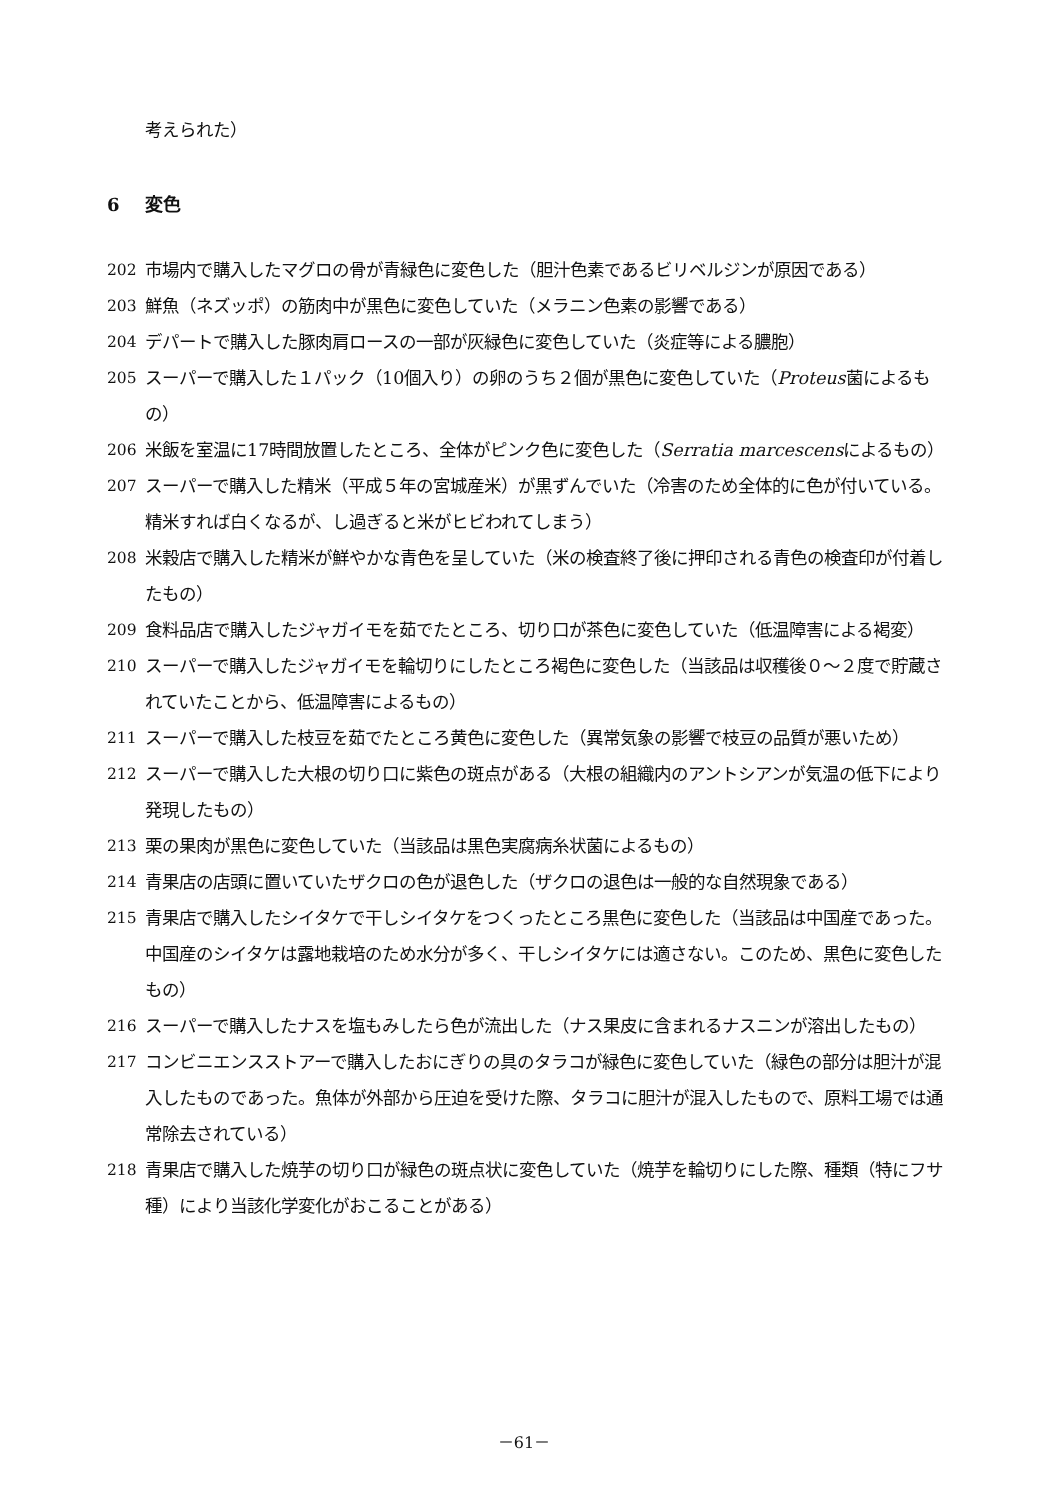考えられた）
6 変色
202 市場内で購入したマグロの骨が青緑色に変色した（胆汁色素であるビリベルジンが原因である）
203 鮮魚（ネズッポ）の筋肉中が黒色に変色していた（メラニン色素の影響である）
204 デパートで購入した豚肉肩ロースの一部が灰緑色に変色していた（炎症等による膿胞）
205 スーパーで購入した１パック（10個入り）の卵のうち２個が黒色に変色していた（Proteus菌によるもの）
206 米飯を室温に17時間放置したところ、全体がピンク色に変色した（Serratia marcescensによるもの）
207 スーパーで購入した精米（平成５年の宮城産米）が黒ずんでいた（冷害のため全体的に色が付いている。精米すれば白くなるが、し過ぎると米がヒビわれてしまう）
208 米穀店で購入した精米が鮮やかな青色を呈していた（米の検査終了後に押印される青色の検査印が付着したもの）
209 食料品店で購入したジャガイモを茹でたところ、切り口が茶色に変色していた（低温障害による褐変）
210 スーパーで購入したジャガイモを輪切りにしたところ褐色に変色した（当該品は収穫後０～２度で貯蔵されていたことから、低温障害によるもの）
211 スーパーで購入した枝豆を茹でたところ黄色に変色した（異常気象の影響で枝豆の品質が悪いため）
212 スーパーで購入した大根の切り口に紫色の斑点がある（大根の組織内のアントシアンが気温の低下により発現したもの）
213 栗の果肉が黒色に変色していた（当該品は黒色実腐病糸状菌によるもの）
214 青果店の店頭に置いていたザクロの色が退色した（ザクロの退色は一般的な自然現象である）
215 青果店で購入したシイタケで干しシイタケをつくったところ黒色に変色した（当該品は中国産であった。中国産のシイタケは露地栽培のため水分が多く、干しシイタケには適さない。このため、黒色に変色したもの）
216 スーパーで購入したナスを塩もみしたら色が流出した（ナス果皮に含まれるナスニンが溶出したもの）
217 コンビニエンスストアーで購入したおにぎりの具のタラコが緑色に変色していた（緑色の部分は胆汁が混入したものであった。魚体が外部から圧迫を受けた際、タラコに胆汁が混入したもので、原料工場では通常除去されている）
218 青果店で購入した焼芋の切り口が緑色の斑点状に変色していた（焼芋を輪切りにした際、種類（特にフサ種）により当該化学変化がおこることがある）
－61－